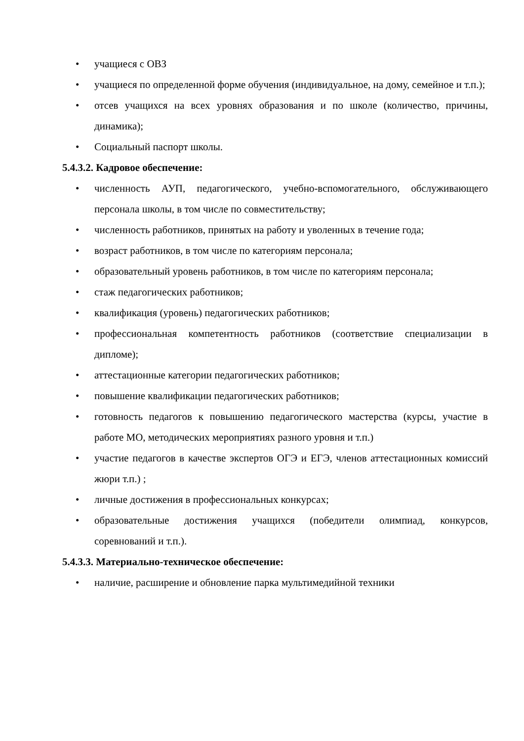• учащиеся с ОВЗ
• учащиеся по определенной форме обучения (индивидуальное, на дому, семейное и т.п.);
• отсев учащихся на всех уровнях образования и по школе (количество, причины, динамика);
• Социальный паспорт школы.
5.4.3.2. Кадровое обеспечение:
• численность АУП, педагогического, учебно-вспомогательного, обслуживающего персонала школы, в том числе по совместительству;
• численность работников, принятых на работу и уволенных в течение года;
• возраст работников, в том числе по категориям персонала;
• образовательный уровень работников, в том числе по категориям персонала;
• стаж педагогических работников;
• квалификация (уровень) педагогических работников;
• профессиональная компетентность работников (соответствие специализации в дипломе);
• аттестационные категории педагогических работников;
• повышение квалификации педагогических работников;
• готовность педагогов к повышению педагогического мастерства (курсы, участие в работе МО, методических мероприятиях разного уровня и т.п.)
• участие педагогов в качестве экспертов ОГЭ и ЕГЭ, членов аттестационных комиссий жюри т.п.) ;
• личные достижения в профессиональных конкурсах;
• образовательные достижения учащихся (победители олимпиад, конкурсов, соревнований и т.п.).
5.4.3.3. Материально-техническое обеспечение:
• наличие, расширение и обновление парка мультимедийной техники